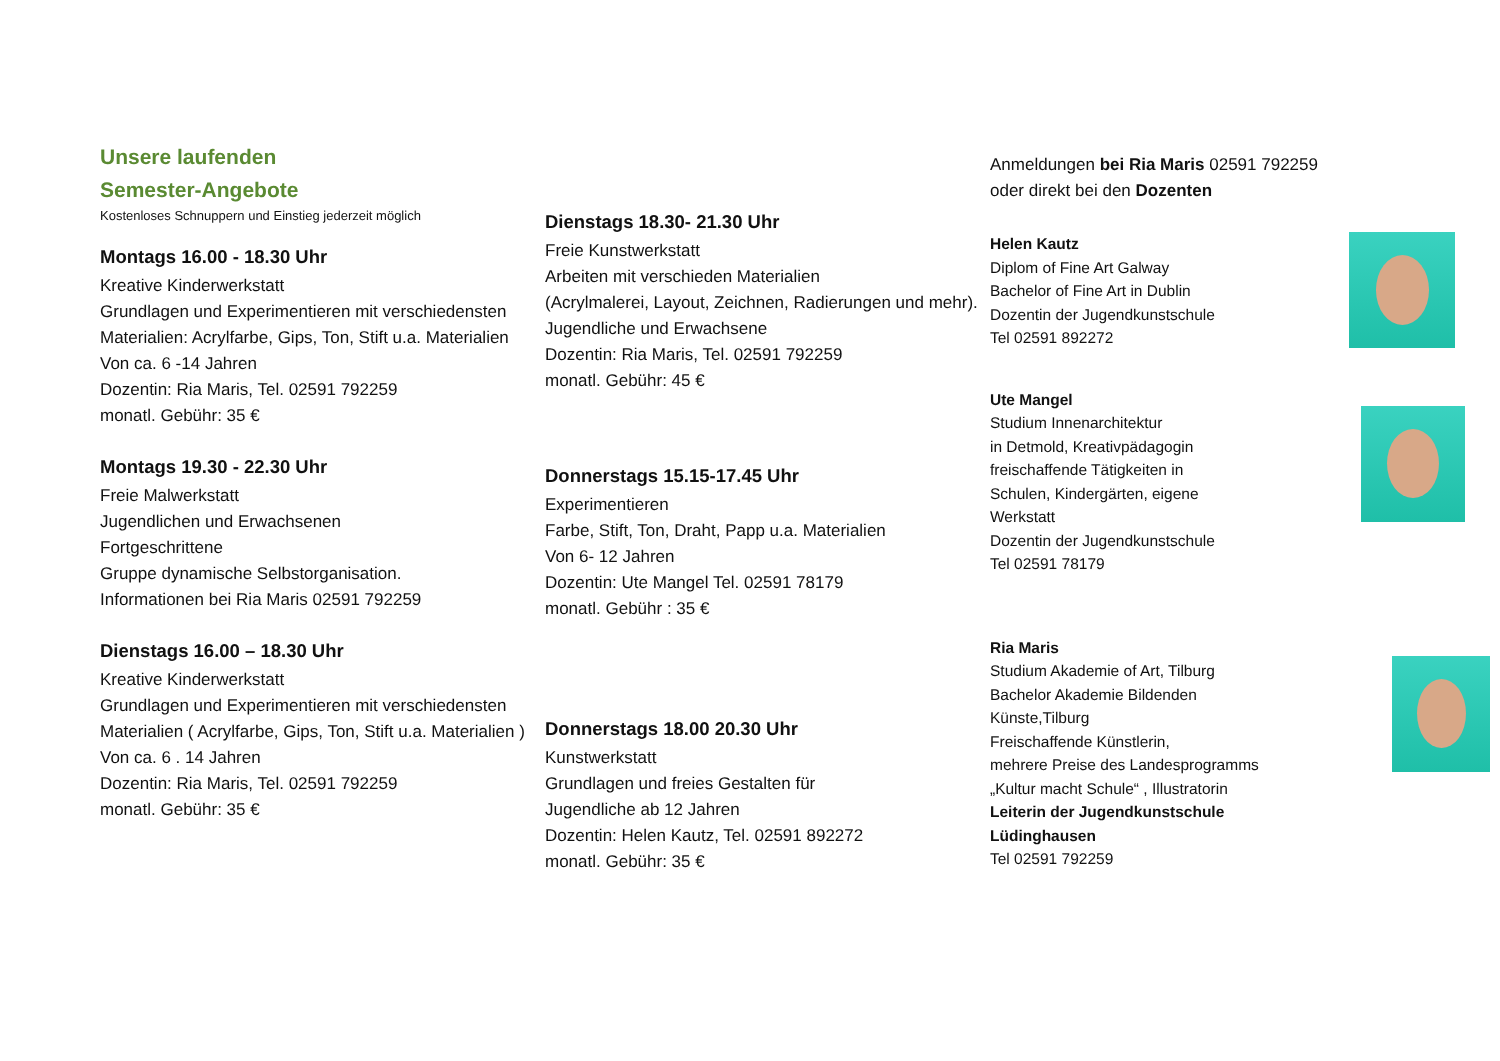Unsere laufenden
Semester-Angebote
Kostenloses Schnuppern und Einstieg jederzeit möglich
Montags 16.00 - 18.30 Uhr
Kreative Kinderwerkstatt
Grundlagen und Experimentieren mit verschiedensten
Materialien: Acrylfarbe, Gips, Ton, Stift u.a. Materialien
Von ca. 6 -14 Jahren
Dozentin: Ria Maris, Tel. 02591 792259
monatl. Gebühr: 35 €
Montags 19.30 - 22.30 Uhr
Freie Malwerkstatt
Jugendlichen und Erwachsenen
Fortgeschrittene
Gruppe dynamische Selbstorganisation.
Informationen bei Ria Maris 02591 792259
Dienstags 16.00 – 18.30 Uhr
Kreative Kinderwerkstatt
Grundlagen und Experimentieren mit verschiedensten
Materialien ( Acrylfarbe, Gips, Ton, Stift u.a. Materialien )
Von ca. 6 . 14 Jahren
Dozentin: Ria Maris, Tel. 02591 792259
monatl. Gebühr: 35 €
Dienstags 18.30- 21.30 Uhr
Freie Kunstwerkstatt
Arbeiten mit verschieden Materialien
(Acrylmalerei, Layout, Zeichnen, Radierungen und mehr).
Jugendliche und Erwachsene
Dozentin: Ria Maris, Tel. 02591 792259
monatl. Gebühr: 45 €
Donnerstags 15.15-17.45 Uhr
Experimentieren
Farbe, Stift, Ton, Draht, Papp u.a. Materialien
Von 6- 12 Jahren
Dozentin: Ute Mangel Tel. 02591 78179
monatl. Gebühr : 35 €
Donnerstags 18.00 20.30 Uhr
Kunstwerkstatt
Grundlagen und freies Gestalten für
Jugendliche ab 12 Jahren
Dozentin: Helen Kautz, Tel. 02591 892272
monatl. Gebühr: 35 €
Anmeldungen bei Ria Maris 02591 792259
oder direkt bei den Dozenten
Helen Kautz
Diplom of Fine Art Galway
Bachelor of Fine Art in Dublin
Dozentin der Jugendkunstschule
Tel 02591 892272
Ute Mangel
Studium Innenarchitektur
in Detmold, Kreativpädagogin
freischaffende Tätigkeiten in
Schulen, Kindergärten, eigene
Werkstatt
Dozentin der Jugendkunstschule
Tel 02591 78179
Ria Maris
Studium Akademie of Art, Tilburg
Bachelor Akademie Bildenden
Künste,Tilburg
Freischaffende Künstlerin,
mehrere Preise des Landesprogramms
„Kultur macht Schule“ , Illustratorin
Leiterin der Jugendkunstschule
Lüdinghausen
Tel 02591 792259